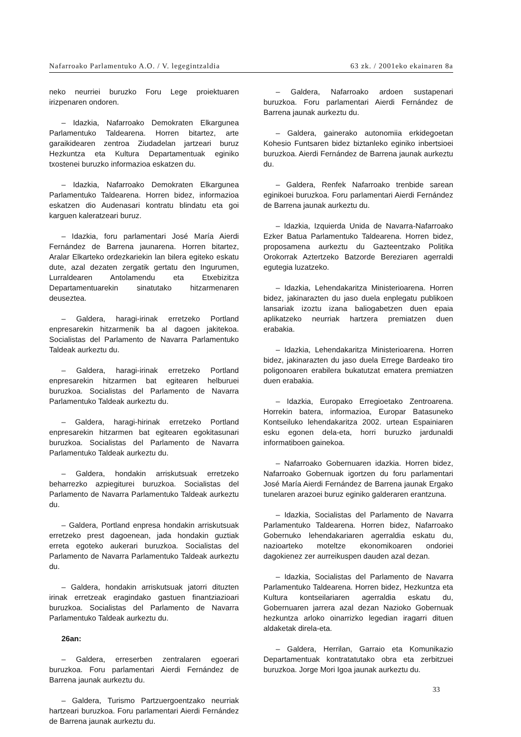Nafarroako Parlamentuko A.O. / V. legegintzaldia 63 zk. / 2001eko ekainaren 8a
neko neurriei buruzko Foru Lege proiektuaren irizpenaren ondoren.
– Idazkia, Nafarroako Demokraten Elkargunea Parlamentuko Taldearena. Horren bitartez, arte garaikidearen zentroa Ziudadelan jartzeari buruz Hezkuntza eta Kultura Departamentuak eginiko txostenei buruzko informazioa eskatzen du.
– Idazkia, Nafarroako Demokraten Elkargunea Parlamentuko Taldearena. Horren bidez, informazioa eskatzen dio Audenasari kontratu blindatu eta goi karguen kaleratzeari buruz.
– Idazkia, foru parlamentari José María Aierdi Fernández de Barrena jaunarena. Horren bitartez, Aralar Elkarteko ordezkariekin lan bilera egiteko eskatu dute, azal dezaten zergatik gertatu den Ingurumen, Lurraldearen Antolamendu eta Etxebizitza Departamentuarekin sinatutako hitzarmenaren deuseztea.
– Galdera, haragi-irinak erretzeko Portland enpresarekin hitzarmenik ba al dagoen jakitekoa. Socialistas del Parlamento de Navarra Parlamentuko Taldeak aurkeztu du.
– Galdera, haragi-irinak erretzeko Portland enpresarekin hitzarmen bat egitearen helburuei buruzkoa. Socialistas del Parlamento de Navarra Parlamentuko Taldeak aurkeztu du.
– Galdera, haragi-hirinak erretzeko Portland enpresarekin hitzarmen bat egitearen egokitasunari buruzkoa. Socialistas del Parlamento de Navarra Parlamentuko Taldeak aurkeztu du.
– Galdera, hondakin arriskutsuak erretzeko beharrezko azpiegiturei buruzkoa. Socialistas del Parlamento de Navarra Parlamentuko Taldeak aurkeztu du.
– Galdera, Portland enpresa hondakin arriskutsuak erretzeko prest dagoenean, jada hondakin guztiak erreta egoteko aukerari buruzkoa. Socialistas del Parlamento de Navarra Parlamentuko Taldeak aurkeztu du.
– Galdera, hondakin arriskutsuak jatorri dituzten irinak erretzeak eragindako gastuen finantziazioari buruzkoa. Socialistas del Parlamento de Navarra Parlamentuko Taldeak aurkeztu du.
26an:
– Galdera, erreserben zentralaren egoerari buruzkoa. Foru parlamentari Aierdi Fernández de Barrena jaunak aurkeztu du.
– Galdera, Turismo Partzuergoentzako neurriak hartzeari buruzkoa. Foru parlamentari Aierdi Fernández de Barrena jaunak aurkeztu du.
– Galdera, Nafarroako ardoen sustapenari buruzkoa. Foru parlamentari Aierdi Fernández de Barrena jaunak aurkeztu du.
– Galdera, gainerako autonomiia erkidegoetan Kohesio Funtsaren bidez biztanleko eginiko inbertsioei buruzkoa. Aierdi Fernández de Barrena jaunak aurkeztu du.
– Galdera, Renfek Nafarroako trenbide sarean eginikoei buruzkoa. Foru parlamentari Aierdi Fernández de Barrena jaunak aurkeztu du.
– Idazkia, Izquierda Unida de Navarra-Nafarroako Ezker Batua Parlamentuko Taldearena. Horren bidez, proposamena aurkeztu du Gazteentzako Politika Orokorrak Aztertzeko Batzorde Bereziaren agerraldi egutegia luzatzeko.
– Idazkia, Lehendakaritza Ministerioarena. Horren bidez, jakinarazten du jaso duela enplegatu publikoen lansariak izoztu izana baliogabetzen duen epaia aplikatzeko neurriak hartzera premiatzen duen erabakia.
– Idazkia, Lehendakaritza Ministerioarena. Horren bidez, jakinarazten du jaso duela Errege Bardeako tiro poligonoaren erabilera bukatutzat ematera premiatzen duen erabakia.
– Idazkia, Europako Erregioetako Zentroarena. Horrekin batera, informazioa, Europar Batasuneko Kontseiluko lehendakaritza 2002. urtean Espainiaren esku egonen dela-eta, horri buruzko jardunaldi informatiboen gainekoa.
– Nafarroako Gobernuaren idazkia. Horren bidez, Nafarroako Gobernuak igortzen du foru parlamentari José María Aierdi Fernández de Barrena jaunak Ergako tunelaren arazoei buruz eginiko galderaren erantzuna.
– Idazkia, Socialistas del Parlamento de Navarra Parlamentuko Taldearena. Horren bidez, Nafarroako Gobernuko lehendakariaren agerraldia eskatu du, nazioarteko moteltze ekonomikoaren ondoriei dagokienez zer aurreikuspen dauden azal dezan.
– Idazkia, Socialistas del Parlamento de Navarra Parlamentuko Taldearena. Horren bidez, Hezkuntza eta Kultura kontseilariaren agerraldia eskatu du, Gobernuaren jarrera azal dezan Nazioko Gobernuak hezkuntza arloko oinarrizko legedian iragarri dituen aldaketak direla-eta.
– Galdera, Herrilan, Garraio eta Komunikazio Departamentuak kontratatutako obra eta zerbitzuei buruzkoa. Jorge Mori Igoa jaunak aurkeztu du.
33